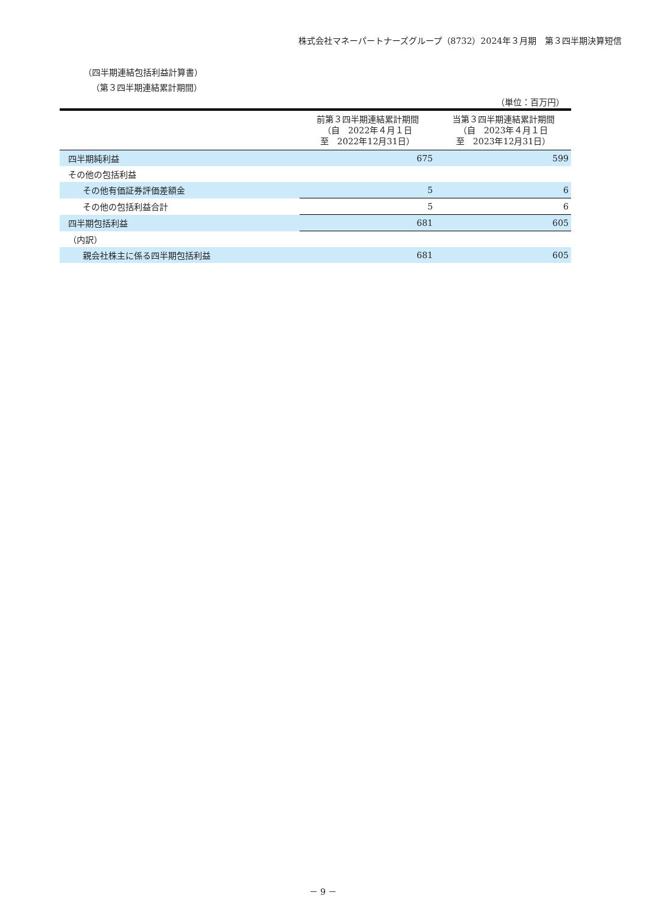株式会社マネーパートナーズグループ（8732）2024年３月期　第３四半期決算短信
（四半期連結包括利益計算書）
（第３四半期連結累計期間）
（単位：百万円）
| | 前第３四半期連結累計期間 （自 2022年４月１日 至 2022年12月31日） | 当第３四半期連結累計期間 （自 2023年４月１日 至 2023年12月31日） |
| --- | --- | --- |
| 四半期純利益 | 675 | 599 |
| その他の包括利益 | | |
| その他有価証券評価差額金 | 5 | 6 |
| その他の包括利益合計 | 5 | 6 |
| 四半期包括利益 | 681 | 605 |
| （内訳） | | |
| 親会社株主に係る四半期包括利益 | 681 | 605 |
－ 9 －